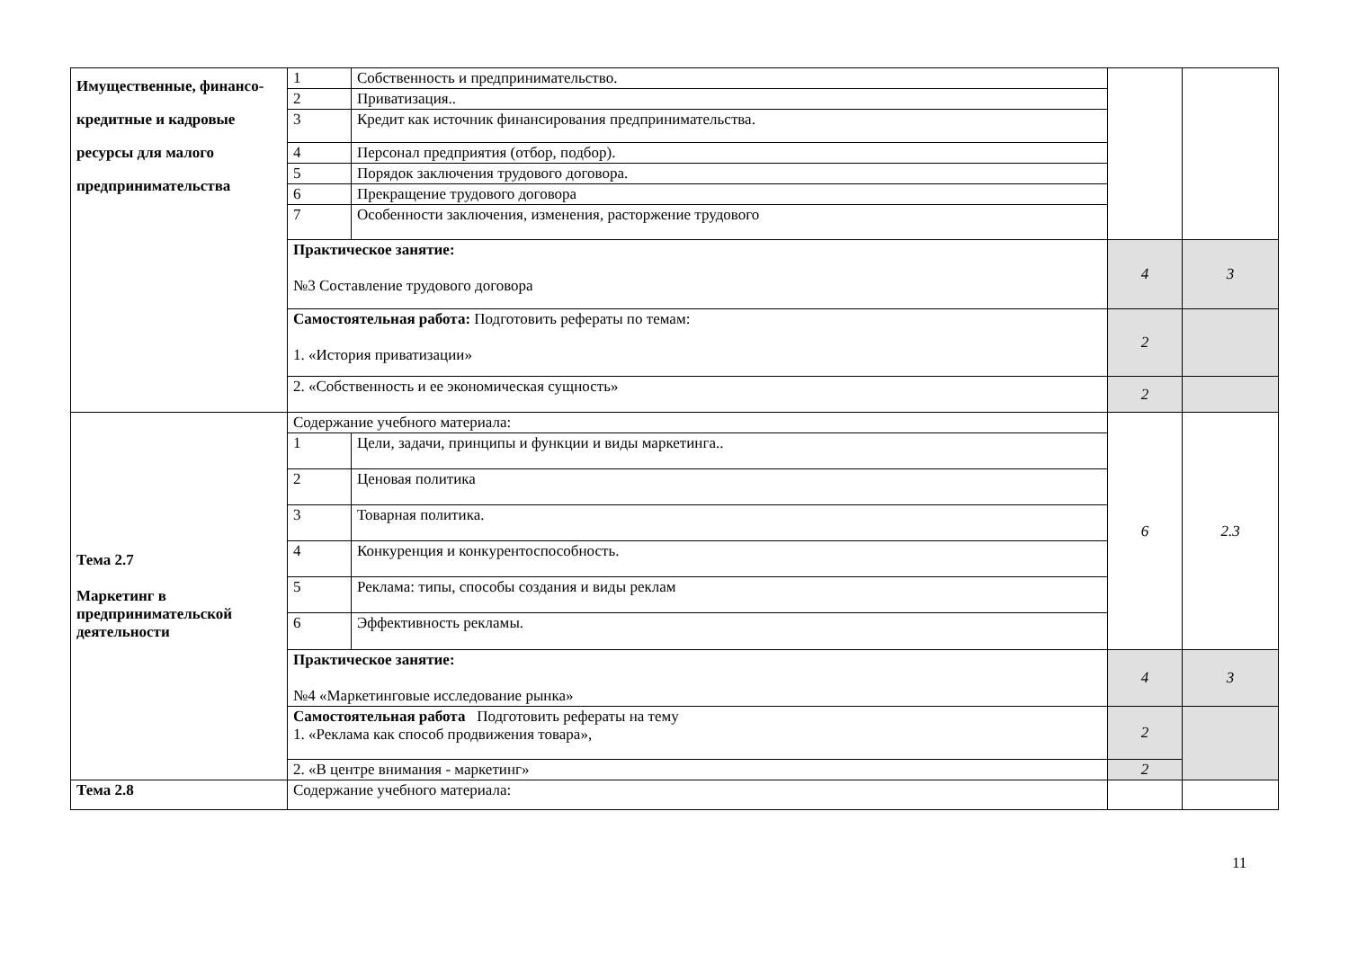| Имущественные, финансо-кредитные и кадровые ресурсы для малого предпринимательства | 1 | Собственность и предпринимательство. | | |
| | 2 | Приватизация.. | | |
| | 3 | Кредит как источник финансирования предпринимательства. | | |
| | 4 | Персонал предприятия (отбор, подбор). | | |
| | 5 | Порядок заключения трудового договора. | | |
| | 6 | Прекращение трудового договора | | |
| | 7 | Особенности заключения, изменения, расторжение трудового | | |
| | Практическое занятие: №3 Составление трудового договора | | 4 | 3 |
| | Самостоятельная работа: Подготовить рефераты по темам: 1. «История приватизации» | | 2 | |
| | 2. «Собственность и ее экономическая сущность» | | 2 | |
| Тема 2.7 Маркетинг в предпринимательской деятельности | Содержание учебного материала: | | 6 | 2.3 |
| | 1 | Цели, задачи, принципы и функции и виды маркетинга.. | | |
| | 2 | Ценовая политика | | |
| | 3 | Товарная политика. | | |
| | 4 | Конкуренция и конкурентоспособность. | | |
| | 5 | Реклама: типы, способы создания и виды реклам | | |
| | 6 | Эффективность рекламы. | | |
| | Практическое занятие: №4 «Маркетинговые исследование рынка» | | 4 | 3 |
| | Самостоятельная работа Подготовить рефераты на тему 1. «Реклама как способ продвижения товара», | | 2 | |
| | 2. «В центре внимания - маркетинг» | | 2 | |
| Тема 2.8 | Содержание учебного материала: | | | |
11